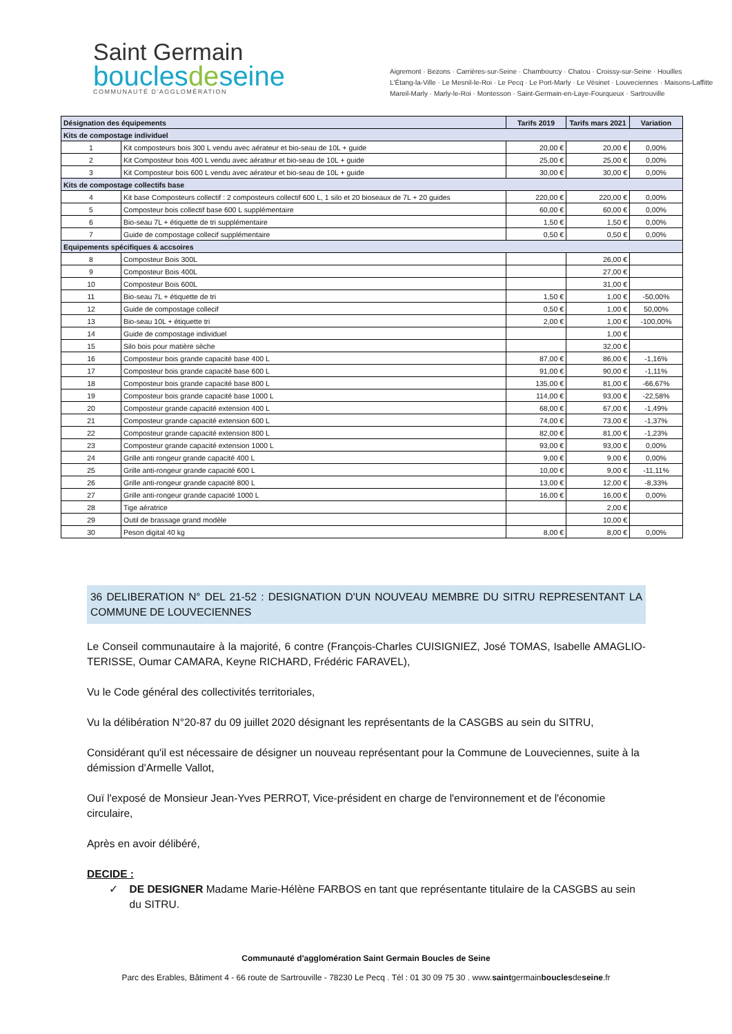Saint Germain
bouclesdeseine
COMMUNAUTÉ D'AGGLOMÉRATION
Aigremont · Bezons · Carrières-sur-Seine · Chambourcy · Chatou · Croissy-sur-Seine · Houilles
L'Étang-la-Ville · Le Mesnil-le-Roi · Le Pecq · Le Port-Marly · Le Vésinet · Louveciennes · Maisons-Laffitte
Mareil-Marly · Marly-le-Roi · Montesson · Saint-Germain-en-Laye-Fourqueux · Sartrouville
| Désignation des équipements | | Tarifs 2019 | Tarifs mars 2021 | Variation |
| --- | --- | --- | --- | --- |
| Kits de compostage individuel | | | | |
| 1 | Kit composteurs bois 300 L vendu avec aérateur et bio-seau de 10L + guide | 20,00 € | 20,00 € | 0,00% |
| 2 | Kit Composteur bois 400 L vendu avec aérateur et bio-seau de 10L + guide | 25,00 € | 25,00 € | 0,00% |
| 3 | Kit Composteur bois 600 L vendu avec aérateur et bio-seau de 10L + guide | 30,00 € | 30,00 € | 0,00% |
| Kits de compostage collectifs base | | | | |
| 4 | Kit base Composteurs collectif : 2 composteurs collectif 600 L, 1 silo et 20 bioseaux de 7L + 20 guides | 220,00 € | 220,00 € | 0,00% |
| 5 | Composteur bois collectif base 600 L supplémentaire | 60,00 € | 60,00 € | 0,00% |
| 6 | Bio-seau 7L + étiquette de tri supplémentaire | 1,50 € | 1,50 € | 0,00% |
| 7 | Guide de compostage collecif supplémentaire | 0,50 € | 0,50 € | 0,00% |
| Equipements spécifiques & accsoires | | | | |
| 8 | Composteur Bois 300L | | 26,00 € | |
| 9 | Composteur Bois 400L | | 27,00 € | |
| 10 | Composteur Bois 600L | | 31,00 € | |
| 11 | Bio-seau 7L + étiquette de tri | 1,50 € | 1,00 € | -50,00% |
| 12 | Guide de compostage collecif | 0,50 € | 1,00 € | 50,00% |
| 13 | Bio-seau 10L + étiquette tri | 2,00 € | 1,00 € | -100,00% |
| 14 | Guide de compostage individuel | | 1,00 € | |
| 15 | Silo bois pour matière sèche | | 32,00 € | |
| 16 | Composteur bois grande capacité base 400 L | 87,00 € | 86,00 € | -1,16% |
| 17 | Composteur bois grande capacité base 600 L | 91,00 € | 90,00 € | -1,11% |
| 18 | Composteur bois grande capacité base 800 L | 135,00 € | 81,00 € | -66,67% |
| 19 | Composteur bois grande capacité base 1000 L | 114,00 € | 93,00 € | -22,58% |
| 20 | Composteur grande capacité extension 400 L | 68,00 € | 67,00 € | -1,49% |
| 21 | Composteur grande capacité extension 600 L | 74,00 € | 73,00 € | -1,37% |
| 22 | Composteur grande capacité extension 800 L | 82,00 € | 81,00 € | -1,23% |
| 23 | Composteur grande capacité extension 1000 L | 93,00 € | 93,00 € | 0,00% |
| 24 | Grille anti rongeur grande capacité 400 L | 9,00 € | 9,00 € | 0,00% |
| 25 | Grille anti-rongeur grande capacité 600 L | 10,00 € | 9,00 € | -11,11% |
| 26 | Grille anti-rongeur grande capacité 800 L | 13,00 € | 12,00 € | -8,33% |
| 27 | Grille anti-rongeur grande capacité 1000 L | 16,00 € | 16,00 € | 0,00% |
| 28 | Tige aératrice | | 2,00 € | |
| 29 | Outil de brassage grand modèle | | 10,00 € | |
| 30 | Peson digital 40 kg | 8,00 € | 8,00 € | 0,00% |
36 DELIBERATION N° DEL 21-52 : DESIGNATION D'UN NOUVEAU MEMBRE DU SITRU REPRESENTANT LA COMMUNE DE LOUVECIENNES
Le Conseil communautaire à la majorité, 6 contre (François-Charles CUISIGNIEZ, José TOMAS, Isabelle AMAGLIO-TERISSE, Oumar CAMARA, Keyne RICHARD, Frédéric FARAVEL),
Vu le Code général des collectivités territoriales,
Vu la délibération N°20-87 du 09 juillet 2020 désignant les représentants de la CASGBS au sein du SITRU,
Considérant qu'il est nécessaire de désigner un nouveau représentant pour la Commune de Louveciennes, suite à la démission d'Armelle Vallot,
Ouï l'exposé de Monsieur Jean-Yves PERROT, Vice-président en charge de l'environnement et de l'économie circulaire,
Après en avoir délibéré,
DECIDE :
✓ DE DESIGNER Madame Marie-Hélène FARBOS en tant que représentante titulaire de la CASGBS au sein du SITRU.
Communauté d'agglomération Saint Germain Boucles de Seine
Parc des Erables, Bâtiment 4 - 66 route de Sartrouville - 78230 Le Pecq . Tél : 01 30 09 75 30 . www.saintgermainbouclesdeseine.fr